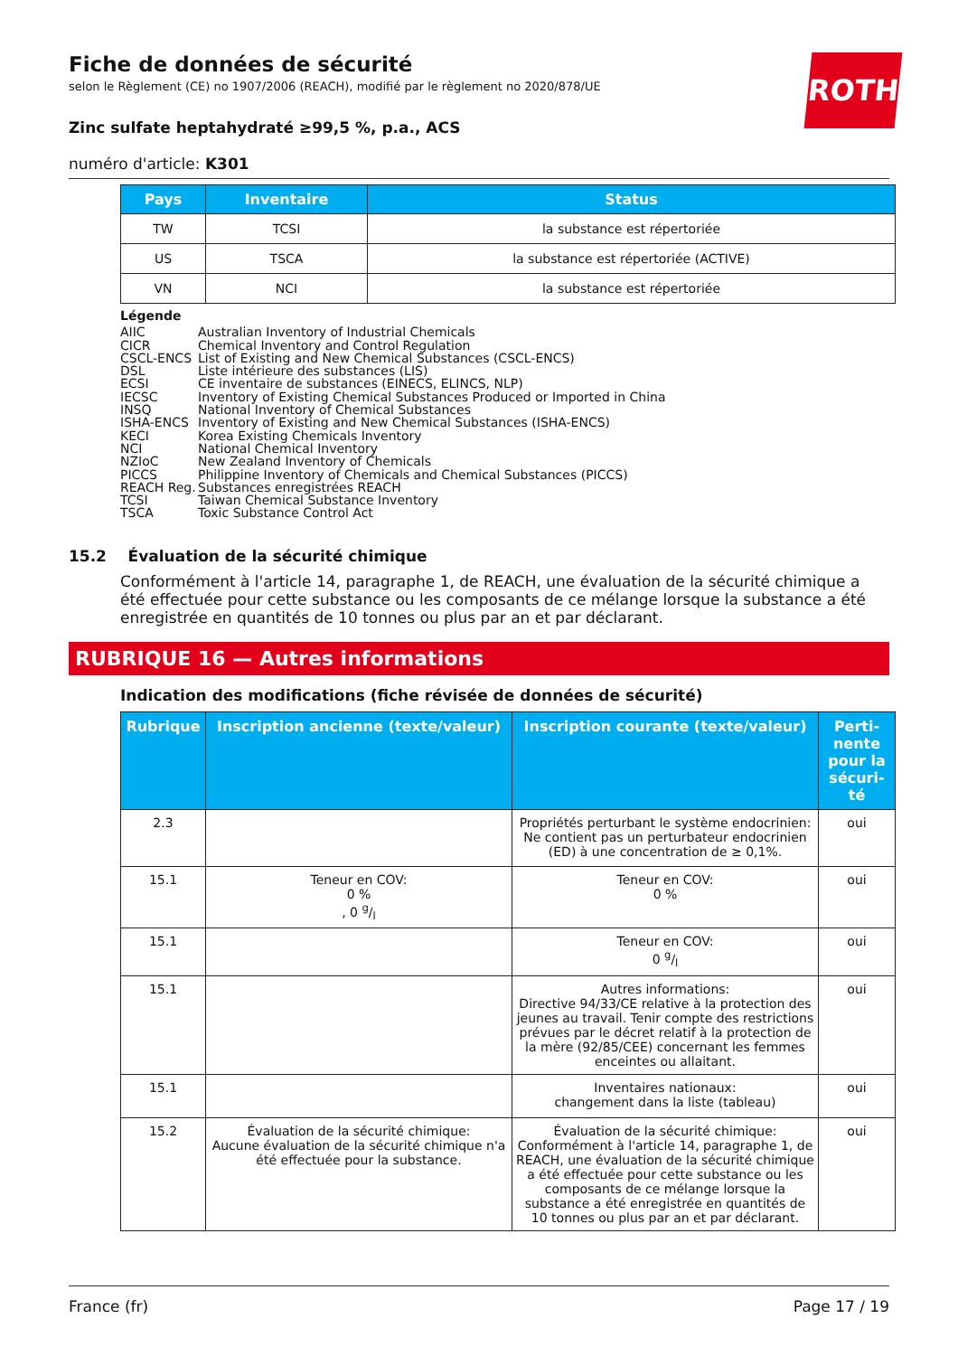ROTH
Fiche de données de sécurité
selon le Règlement (CE) no 1907/2006 (REACH), modifié par le règlement no 2020/878/UE
Zinc sulfate heptahydraté ≥99,5 %, p.a., ACS
numéro d'article: K301
| Pays | Inventaire | Status |
| --- | --- | --- |
| TW | TCSI | la substance est répertoriée |
| US | TSCA | la substance est répertoriée (ACTIVE) |
| VN | NCI | la substance est répertoriée |
Légende
AIIC Australian Inventory of Industrial Chemicals
CICR Chemical Inventory and Control Regulation
CSCL-ENCS List of Existing and New Chemical Substances (CSCL-ENCS)
DSL Liste intérieure des substances (LIS)
ECSI CE inventaire de substances (EINECS, ELINCS, NLP)
IECSC Inventory of Existing Chemical Substances Produced or Imported in China
INSQ National Inventory of Chemical Substances
ISHA-ENCS Inventory of Existing and New Chemical Substances (ISHA-ENCS)
KECI Korea Existing Chemicals Inventory
NCI National Chemical Inventory
NZIoC New Zealand Inventory of Chemicals
PICCS Philippine Inventory of Chemicals and Chemical Substances (PICCS)
REACH Reg. Substances enregistrées REACH
TCSI Taiwan Chemical Substance Inventory
TSCA Toxic Substance Control Act
15.2 Évaluation de la sécurité chimique
Conformément à l'article 14, paragraphe 1, de REACH, une évaluation de la sécurité chimique a été effectuée pour cette substance ou les composants de ce mélange lorsque la substance a été enregistrée en quantités de 10 tonnes ou plus par an et par déclarant.
RUBRIQUE 16 — Autres informations
Indication des modifications (fiche révisée de données de sécurité)
| Rubrique | Inscription ancienne (texte/valeur) | Inscription courante (texte/valeur) | Perti-nente pour la sécuri-té |
| --- | --- | --- | --- |
| 2.3 | | Propriétés perturbant le système endocrinien: Ne contient pas un perturbateur endocrinien (ED) à une concentration de ≥ 0,1%. | oui |
| 15.1 | Teneur en COV: 0 % , 0 g/l | Teneur en COV: 0 % | oui |
| 15.1 | | Teneur en COV: 0 g/l | oui |
| 15.1 | | Autres informations: Directive 94/33/CE relative à la protection des jeunes au travail. Tenir compte des restrictions prévues par le décret relatif à la protection de la mère (92/85/CEE) concernant les femmes enceintes ou allaitant. | oui |
| 15.1 | | Inventaires nationaux: changement dans la liste (tableau) | oui |
| 15.2 | Évaluation de la sécurité chimique: Aucune évaluation de la sécurité chimique n'a été effectuée pour la substance. | Évaluation de la sécurité chimique: Conformément à l'article 14, paragraphe 1, de REACH, une évaluation de la sécurité chimique a été effectuée pour cette substance ou les composants de ce mélange lorsque la substance a été enregistrée en quantités de 10 tonnes ou plus par an et par déclarant. | oui |
France (fr) Page 17 / 19